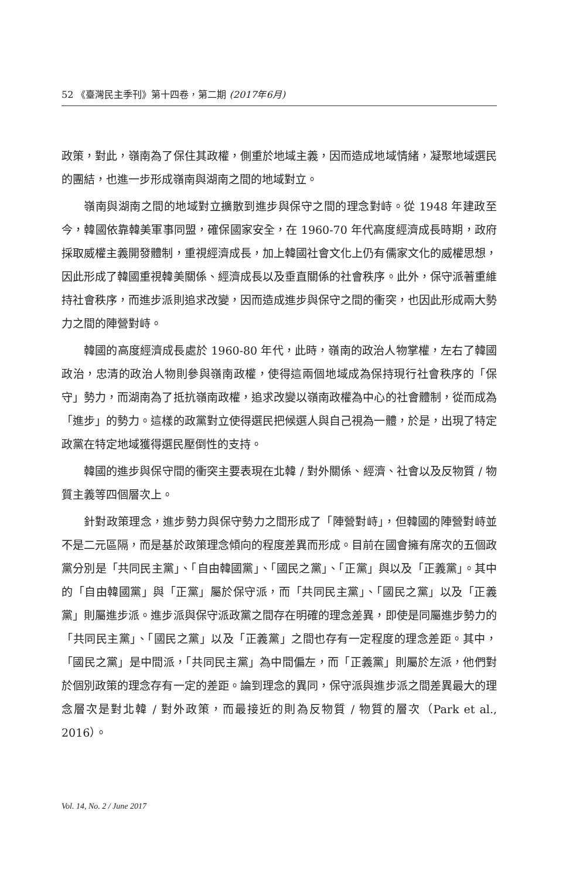52 《臺灣民主季刊》第十四卷，第二期 (2017年6月)
政策，對此，嶺南為了保住其政權，側重於地域主義，因而造成地域情緒，凝聚地域選民的團結，也進一步形成嶺南與湖南之間的地域對立。
嶺南與湖南之間的地域對立擴散到進步與保守之間的理念對峙。從 1948 年建政至今，韓國依靠韓美軍事同盟，確保國家安全，在 1960-70 年代高度經濟成長時期，政府採取威權主義開發體制，重視經濟成長，加上韓國社會文化上仍有儒家文化的威權思想，因此形成了韓國重視韓美關係、經濟成長以及垂直關係的社會秩序。此外，保守派著重維持社會秩序，而進步派則追求改變，因而造成進步與保守之間的衝突，也因此形成兩大勢力之間的陣營對峙。
韓國的高度經濟成長處於 1960-80 年代，此時，嶺南的政治人物掌權，左右了韓國政治，忠清的政治人物則參與嶺南政權，使得這兩個地域成為保持現行社會秩序的「保守」勢力，而湖南為了抵抗嶺南政權，追求改變以嶺南政權為中心的社會體制，從而成為「進步」的勢力。這樣的政黨對立使得選民把候選人與自己視為一體，於是，出現了特定政黨在特定地域獲得選民壓倒性的支持。
韓國的進步與保守間的衝突主要表現在北韓 / 對外關係、經濟、社會以及反物質 / 物質主義等四個層次上。
針對政策理念，進步勢力與保守勢力之間形成了「陣營對峙」，但韓國的陣營對峙並不是二元區隔，而是基於政策理念傾向的程度差異而形成。目前在國會擁有席次的五個政黨分別是「共同民主黨」、「自由韓國黨」、「國民之黨」、「正黨」與以及「正義黨」。其中的「自由韓國黨」與「正黨」屬於保守派，而「共同民主黨」、「國民之黨」以及「正義黨」則屬進步派。進步派與保守派政黨之間存在明確的理念差異，即使是同屬進步勢力的「共同民主黨」、「國民之黨」以及「正義黨」之間也存有一定程度的理念差距。其中，「國民之黨」是中間派，「共同民主黨」為中間偏左，而「正義黨」則屬於左派，他們對於個別政策的理念存有一定的差距。論到理念的異同，保守派與進步派之間差異最大的理念層次是對北韓 / 對外政策，而最接近的則為反物質 / 物質的層次（Park et al., 2016）。
Vol. 14, No. 2 / June 2017